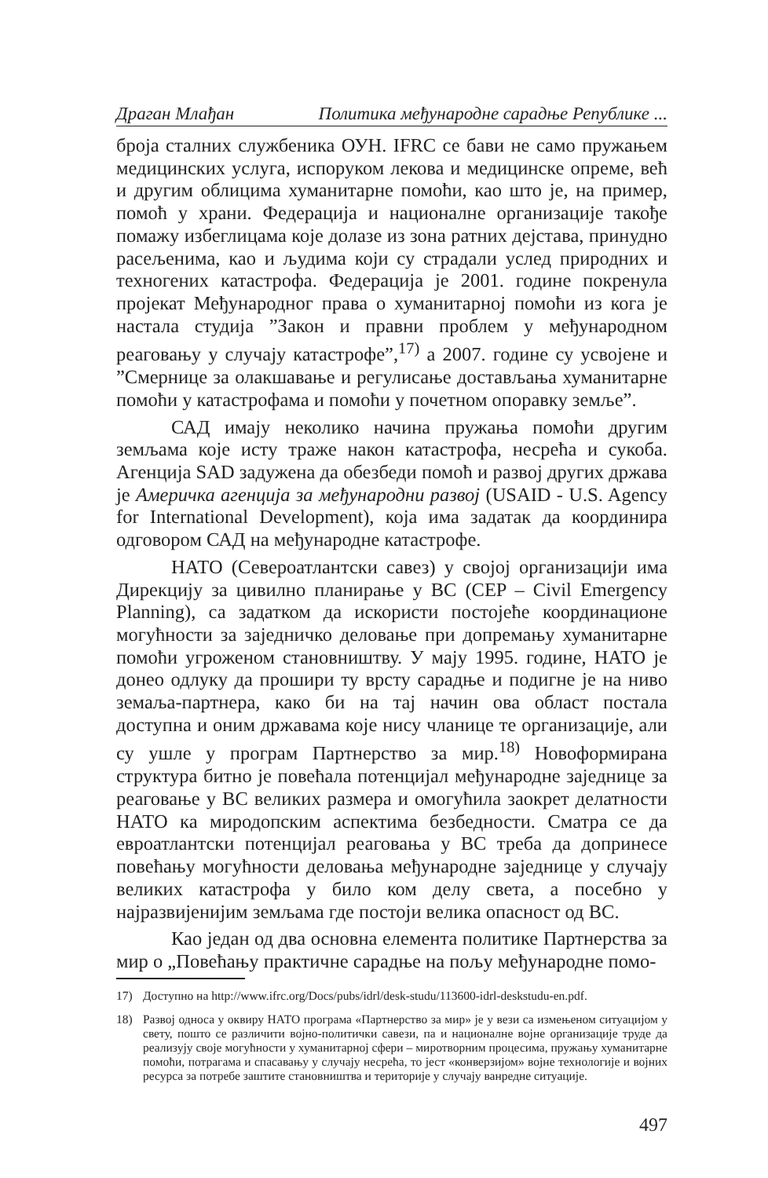Драган Млађан Политика међународне сарадње Републике ...
броја сталних службеника ОУН. IFRC се бави не само пружањем медицинских услуга, испоруком лекова и медицинске опреме, већ и другим облицима хуманитарне помоћи, као што је, на пример, помоћ у храни. Федерација и националне организације такође помажу избеглицама које долазе из зона ратних дејстава, принудно расељенима, као и људима који су страдали услед природних и техногених катастрофа. Федерација је 2001. године покренула пројекат Међународног права о хуманитарној помоћи из кога је настала студија ”Закон и правни проблем у међународном реаговању у случају катастрофе”,<sup>17)</sup> а 2007. године су усвојене и ”Смернице за олакшавање и регулисање достављања хуманитарне помоћи у катастрофама и помоћи у почетном опоравку земље”.
САД имају неколико начина пружања помоћи другим земљама које исту траже након катастрофа, несрећа и сукоба. Агенција SAD задужена да обезбеди помоћ и развој других држава је Америчка агенција за међународни развој (USAID - U.S. Agency for International Development), која има задатак да координира одговором САД на међународне катастрофе.
НАТО (Североатлантски савез) у својој организацији има Дирекцију за цивилно планирање у ВС (CEP – Civil Emergency Planning), са задатком да искористи постојеће координационе могућности за заједничко деловање при допремању хуманитарне помоћи угроженом становништву. У мају 1995. године, НАТО је донео одлуку да прошири ту врсту сарадње и подигне је на ниво земаља-партнера, како би на тај начин ова област постала доступна и оним државама које нису чланице те организације, али су ушле у програм Партнерство за мир.<sup>18)</sup> Новоформирана структура битно је повећала потенцијал међународне заједнице за реаговање у ВС великих размера и омогућила заокрет делатности НАТО ка миродопским аспектима безбедности. Сматра се да евроатлантски потенцијал реаговања у ВС треба да допринесе повећању могућности деловања међународне заједнице у случају великих катастрофа у било ком делу света, а посебно у најразвијенијим земљама где постоји велика опасност од ВС.
Као један од два основна елемента политике Партнерства за мир о „Повећању практичне сарадње на пољу међународне помо-
17) Доступно на http://www.ifrc.org/Docs/pubs/idrl/desk-studu/113600-idrl-deskstudu-en.pdf.
18) Развој односа у оквиру НАТО програма «Партнерство за мир» је у вези са измењеном ситуацијом у свету, пошто се различити војно-политички савези, па и националне војне организације труде да реализују своје могућности у хуманитарној сфери – миротворним процесима, пружању хуманитарне помоћи, потрагама и спасавању у случају несрећа, то јест «конверзијом» војне технологије и војних ресурса за потребе заштите становништва и територије у случају ванредне ситуације.
497